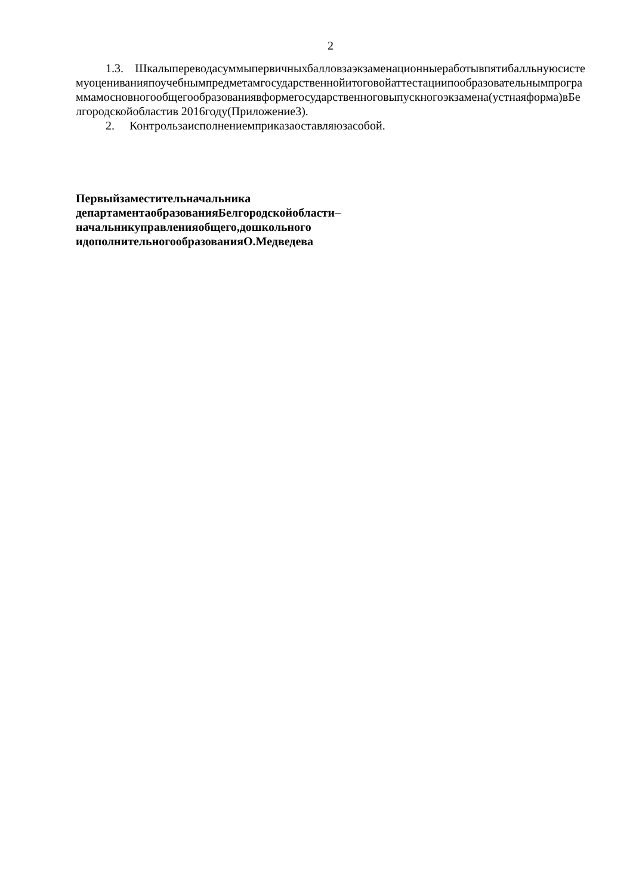2
1.3. Шкалыпереводасуммыпервичныхбалловзаэкзаменационныеработывпятибалльнуюсистемуоцениванияпоучебнымпредметамгосударственнойитоговойаттестациипообразовательнымпрограммамосновногообщегообразованиявформегосударственноговыпускногоэкзамена(устнаяформа)вБелгородскойобластив 2016году(Приложение3).
2. Контрользаисполнениемприказаоставляюзасобой.
Первыйзаместительначальника
департаментаобразованияБелгородскойобласти–
начальникуправленияобщего,дошкольного
идополнительногообразованияО.Медведева